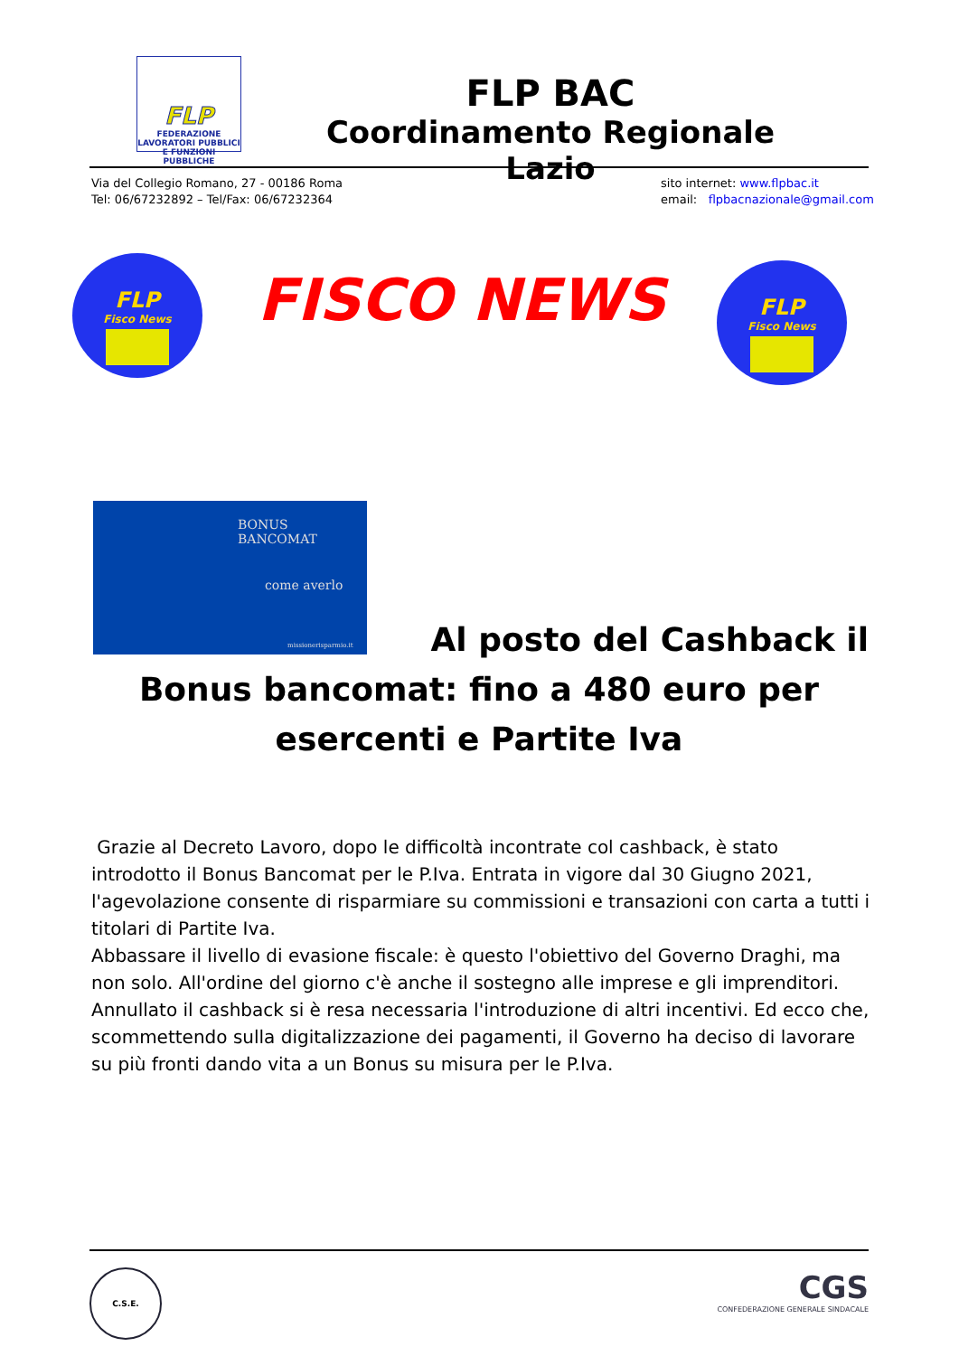FLP
FEDERAZIONE LAVORATORI PUBBLICI E FUNZIONI PUBBLICHE
FLP BAC
Coordinamento Regionale Lazio
Via del Collegio Romano, 27 - 00186 Roma
Tel: 06/67232892 – Tel/Fax: 06/67232364
sito internet: www.flpbac.it
email: flpbacnazionale@gmail.com
FLP
Fisco News
FISCO NEWS
FLP
Fisco News
BONUS BANCOMAT
come averlo
missionerisparmio.it
Al posto del Cashback il
Bonus bancomat: fino a 480 euro per
esercenti e Partite Iva
Grazie al Decreto Lavoro, dopo le difficoltà incontrate col cashback, è stato introdotto il Bonus Bancomat per le P.Iva. Entrata in vigore dal 30 Giugno 2021, l'agevolazione consente di risparmiare su commissioni e transazioni con carta a tutti i titolari di Partite Iva.
Abbassare il livello di evasione fiscale: è questo l'obiettivo del Governo Draghi, ma non solo. All'ordine del giorno c'è anche il sostegno alle imprese e gli imprenditori.
Annullato il cashback si è resa necessaria l'introduzione di altri incentivi. Ed ecco che, scommettendo sulla digitalizzazione dei pagamenti, il Governo ha deciso di lavorare su più fronti dando vita a un Bonus su misura per le P.Iva.
C.S.E.
CGS
CONFEDERAZIONE GENERALE SINDACALE